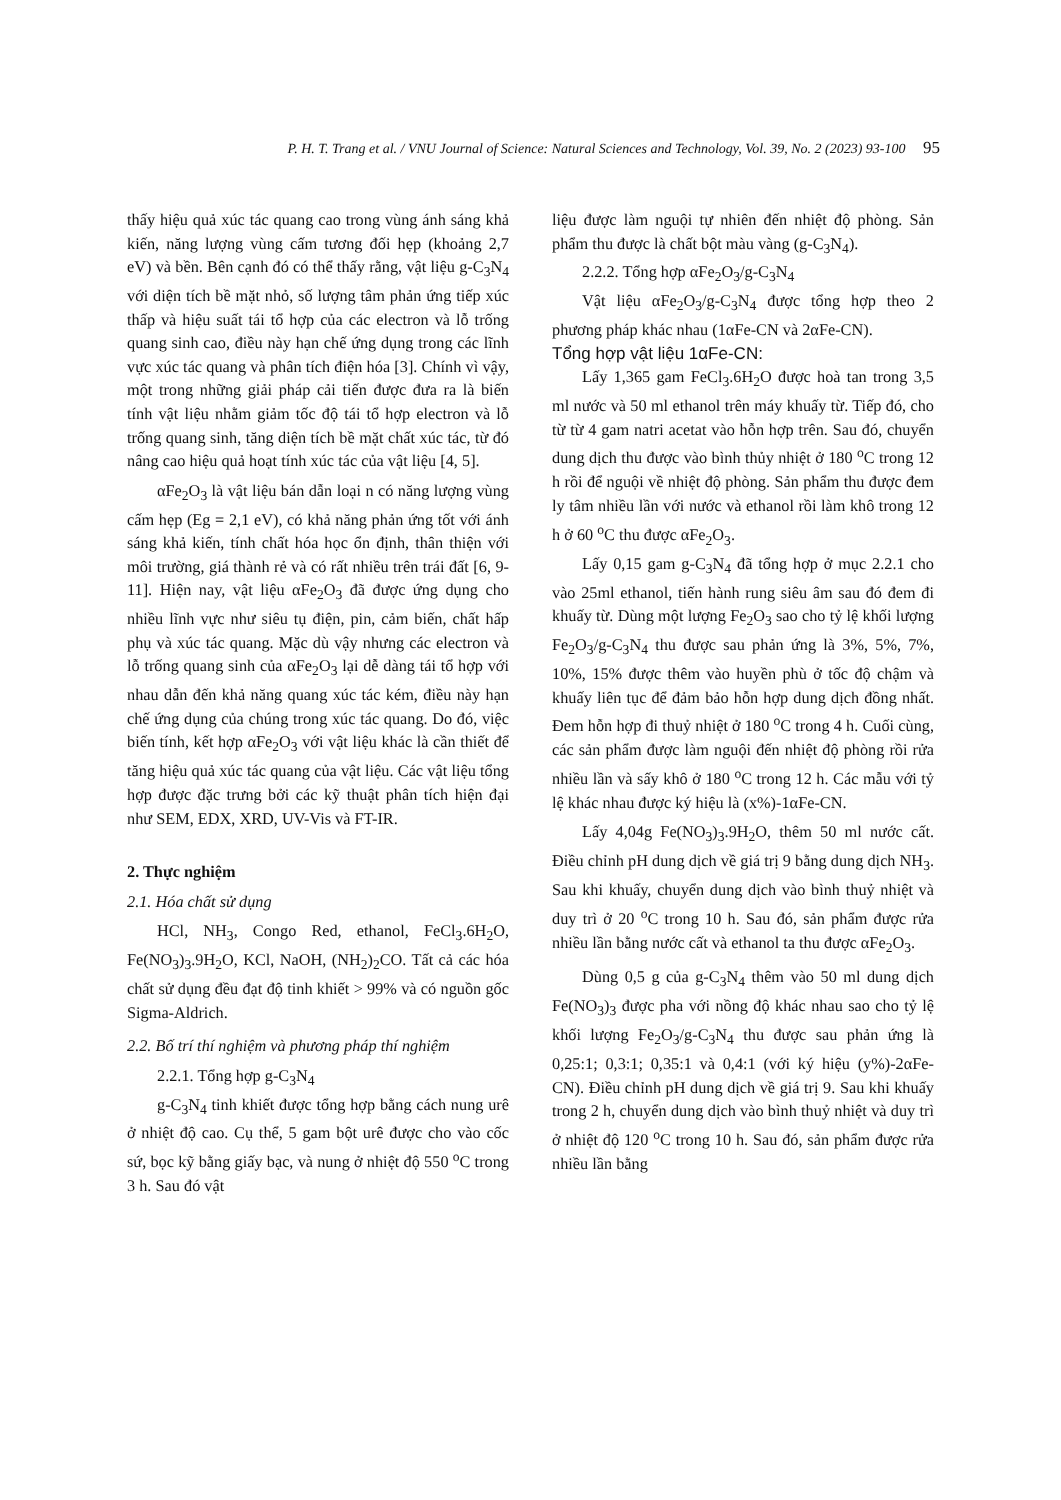P. H. T. Trang et al. / VNU Journal of Science: Natural Sciences and Technology, Vol. 39, No. 2 (2023) 93-100 95
thấy hiệu quả xúc tác quang cao trong vùng ánh sáng khả kiến, năng lượng vùng cấm tương đối hẹp (khoảng 2,7 eV) và bền. Bên cạnh đó có thể thấy rằng, vật liệu g-C<sub>3</sub>N<sub>4</sub> với diện tích bề mặt nhỏ, số lượng tâm phản ứng tiếp xúc thấp và hiệu suất tái tổ hợp của các electron và lỗ trống quang sinh cao, điều này hạn chế ứng dụng trong các lĩnh vực xúc tác quang và phân tích điện hóa [3]. Chính vì vậy, một trong những giải pháp cải tiến được đưa ra là biến tính vật liệu nhằm giảm tốc độ tái tổ hợp electron và lỗ trống quang sinh, tăng diện tích bề mặt chất xúc tác, từ đó nâng cao hiệu quả hoạt tính xúc tác của vật liệu [4, 5].
αFe<sub>2</sub>O<sub>3</sub> là vật liệu bán dẫn loại n có năng lượng vùng cấm hẹp (Eg = 2,1 eV), có khả năng phản ứng tốt với ánh sáng khả kiến, tính chất hóa học ổn định, thân thiện với môi trường, giá thành rẻ và có rất nhiều trên trái đất [6, 9-11]. Hiện nay, vật liệu αFe<sub>2</sub>O<sub>3</sub> đã được ứng dụng cho nhiều lĩnh vực như siêu tụ điện, pin, cảm biến, chất hấp phụ và xúc tác quang. Mặc dù vậy nhưng các electron và lỗ trống quang sinh của αFe<sub>2</sub>O<sub>3</sub> lại dễ dàng tái tổ hợp với nhau dẫn đến khả năng quang xúc tác kém, điều này hạn chế ứng dụng của chúng trong xúc tác quang. Do đó, việc biến tính, kết hợp αFe<sub>2</sub>O<sub>3</sub> với vật liệu khác là cần thiết để tăng hiệu quả xúc tác quang của vật liệu. Các vật liệu tổng hợp được đặc trưng bởi các kỹ thuật phân tích hiện đại như SEM, EDX, XRD, UV-Vis và FT-IR.
2. Thực nghiệm
2.1. Hóa chất sử dụng
HCl, NH<sub>3</sub>, Congo Red, ethanol, FeCl<sub>3</sub>.6H<sub>2</sub>O, Fe(NO<sub>3</sub>)<sub>3</sub>.9H<sub>2</sub>O, KCl, NaOH, (NH<sub>2</sub>)<sub>2</sub>CO. Tất cả các hóa chất sử dụng đều đạt độ tinh khiết > 99% và có nguồn gốc Sigma-Aldrich.
2.2. Bố trí thí nghiệm và phương pháp thí nghiệm
2.2.1. Tổng hợp g-C<sub>3</sub>N<sub>4</sub>
g-C<sub>3</sub>N<sub>4</sub> tinh khiết được tổng hợp bằng cách nung urê ở nhiệt độ cao. Cụ thể, 5 gam bột urê được cho vào cốc sứ, bọc kỹ bằng giấy bạc, và nung ở nhiệt độ 550 <sup>o</sup>C trong 3 h. Sau đó vật
liệu được làm nguội tự nhiên đến nhiệt độ phòng. Sản phẩm thu được là chất bột màu vàng (g-C<sub>3</sub>N<sub>4</sub>).
2.2.2. Tổng hợp αFe<sub>2</sub>O<sub>3</sub>/g-C<sub>3</sub>N<sub>4</sub>
Vật liệu αFe<sub>2</sub>O<sub>3</sub>/g-C<sub>3</sub>N<sub>4</sub> được tổng hợp theo 2 phương pháp khác nhau (1αFe-CN và 2αFe-CN).
Tổng hợp vật liệu 1αFe-CN:
Lấy 1,365 gam FeCl<sub>3</sub>.6H<sub>2</sub>O được hoà tan trong 3,5 ml nước và 50 ml ethanol trên máy khuấy từ. Tiếp đó, cho từ từ 4 gam natri acetat vào hỗn hợp trên. Sau đó, chuyển dung dịch thu được vào bình thủy nhiệt ở 180 <sup>o</sup>C trong 12 h rồi để nguội về nhiệt độ phòng. Sản phẩm thu được đem ly tâm nhiều lần với nước và ethanol rồi làm khô trong 12 h ở 60 <sup>o</sup>C thu được αFe<sub>2</sub>O<sub>3</sub>.
Lấy 0,15 gam g-C<sub>3</sub>N<sub>4</sub> đã tổng hợp ở mục 2.2.1 cho vào 25ml ethanol, tiến hành rung siêu âm sau đó đem đi khuấy từ. Dùng một lượng Fe<sub>2</sub>O<sub>3</sub> sao cho tỷ lệ khối lượng Fe<sub>2</sub>O<sub>3</sub>/g-C<sub>3</sub>N<sub>4</sub> thu được sau phản ứng là 3%, 5%, 7%, 10%, 15% được thêm vào huyền phù ở tốc độ chậm và khuấy liên tục để đảm bảo hỗn hợp dung dịch đồng nhất. Đem hỗn hợp đi thuỷ nhiệt ở 180 <sup>o</sup>C trong 4 h. Cuối cùng, các sản phẩm được làm nguội đến nhiệt độ phòng rồi rửa nhiều lần và sấy khô ở 180 <sup>o</sup>C trong 12 h. Các mẫu với tỷ lệ khác nhau được ký hiệu là (x%)-1αFe-CN.
Lấy 4,04g Fe(NO<sub>3</sub>)<sub>3</sub>.9H<sub>2</sub>O, thêm 50 ml nước cất. Điều chỉnh pH dung dịch về giá trị 9 bằng dung dịch NH<sub>3</sub>. Sau khi khuấy, chuyển dung dịch vào bình thuỷ nhiệt và duy trì ở 20 <sup>o</sup>C trong 10 h. Sau đó, sản phẩm được rửa nhiều lần bằng nước cất và ethanol ta thu được αFe<sub>2</sub>O<sub>3</sub>.
Dùng 0,5 g của g-C<sub>3</sub>N<sub>4</sub> thêm vào 50 ml dung dịch Fe(NO<sub>3</sub>)<sub>3</sub> được pha với nồng độ khác nhau sao cho tỷ lệ khối lượng Fe<sub>2</sub>O<sub>3</sub>/g-C<sub>3</sub>N<sub>4</sub> thu được sau phản ứng là 0,25:1; 0,3:1; 0,35:1 và 0,4:1 (với ký hiệu (y%)-2αFe-CN). Điều chỉnh pH dung dịch về giá trị 9. Sau khi khuấy trong 2 h, chuyển dung dịch vào bình thuỷ nhiệt và duy trì ở nhiệt độ 120 <sup>o</sup>C trong 10 h. Sau đó, sản phẩm được rửa nhiều lần bằng